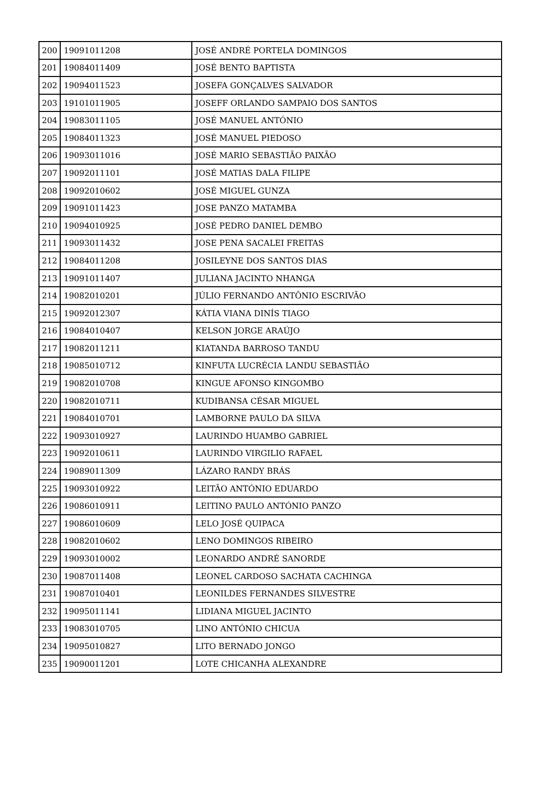| 200 | 19091011208 | JOSÉ ANDRÉ PORTELA DOMINGOS |
| 201 | 19084011409 | JOSÉ BENTO BAPTISTA |
| 202 | 19094011523 | JOSEFA GONÇALVES SALVADOR |
| 203 | 19101011905 | JOSEFF ORLANDO SAMPAIO DOS SANTOS |
| 204 | 19083011105 | JOSÉ MANUEL ANTÓNIO |
| 205 | 19084011323 | JOSÉ MANUEL PIEDOSO |
| 206 | 19093011016 | JOSÉ MARIO SEBASTIÃO PAIXÃO |
| 207 | 19092011101 | JOSÉ MATIAS DALA FILIPE |
| 208 | 19092010602 | JOSÉ MIGUEL GUNZA |
| 209 | 19091011423 | JOSE PANZO MATAMBA |
| 210 | 19094010925 | JOSÉ PEDRO DANIEL DEMBO |
| 211 | 19093011432 | JOSE PENA SACALEI FREITAS |
| 212 | 19084011208 | JOSILEYNE DOS SANTOS DIAS |
| 213 | 19091011407 | JULIANA JACINTO NHANGA |
| 214 | 19082010201 | JÚLIO FERNANDO ANTÔNIO ESCRIVÃO |
| 215 | 19092012307 | KÁTIA VIANA DINÍS TIAGO |
| 216 | 19084010407 | KELSON JORGE ARAÚJO |
| 217 | 19082011211 | KIATANDA BARROSO TANDU |
| 218 | 19085010712 | KINFUTA LUCRÉCIA LANDU SEBASTIÃO |
| 219 | 19082010708 | KINGUE AFONSO KINGOMBO |
| 220 | 19082010711 | KUDIBANSA CÉSAR MIGUEL |
| 221 | 19084010701 | LAMBORNE PAULO DA SILVA |
| 222 | 19093010927 | LAURINDO HUAMBO GABRIEL |
| 223 | 19092010611 | LAURINDO VIRGILIO RAFAEL |
| 224 | 19089011309 | LÁZARO RANDY BRÁS |
| 225 | 19093010922 | LEITÃO ANTÓNIO EDUARDO |
| 226 | 19086010911 | LEITINO PAULO ANTÓNIO PANZO |
| 227 | 19086010609 | LELO JOSÉ QUIPACA |
| 228 | 19082010602 | LENO DOMINGOS RIBEIRO |
| 229 | 19093010002 | LEONARDO ANDRÉ SANORDE |
| 230 | 19087011408 | LEONEL CARDOSO SACHATA CACHINGA |
| 231 | 19087010401 | LEONILDES FERNANDES SILVESTRE |
| 232 | 19095011141 | LIDIANA MIGUEL JACINTO |
| 233 | 19083010705 | LINO ANTÓNIO CHICUA |
| 234 | 19095010827 | LITO BERNADO JONGO |
| 235 | 19090011201 | LOTE CHICANHA ALEXANDRE |